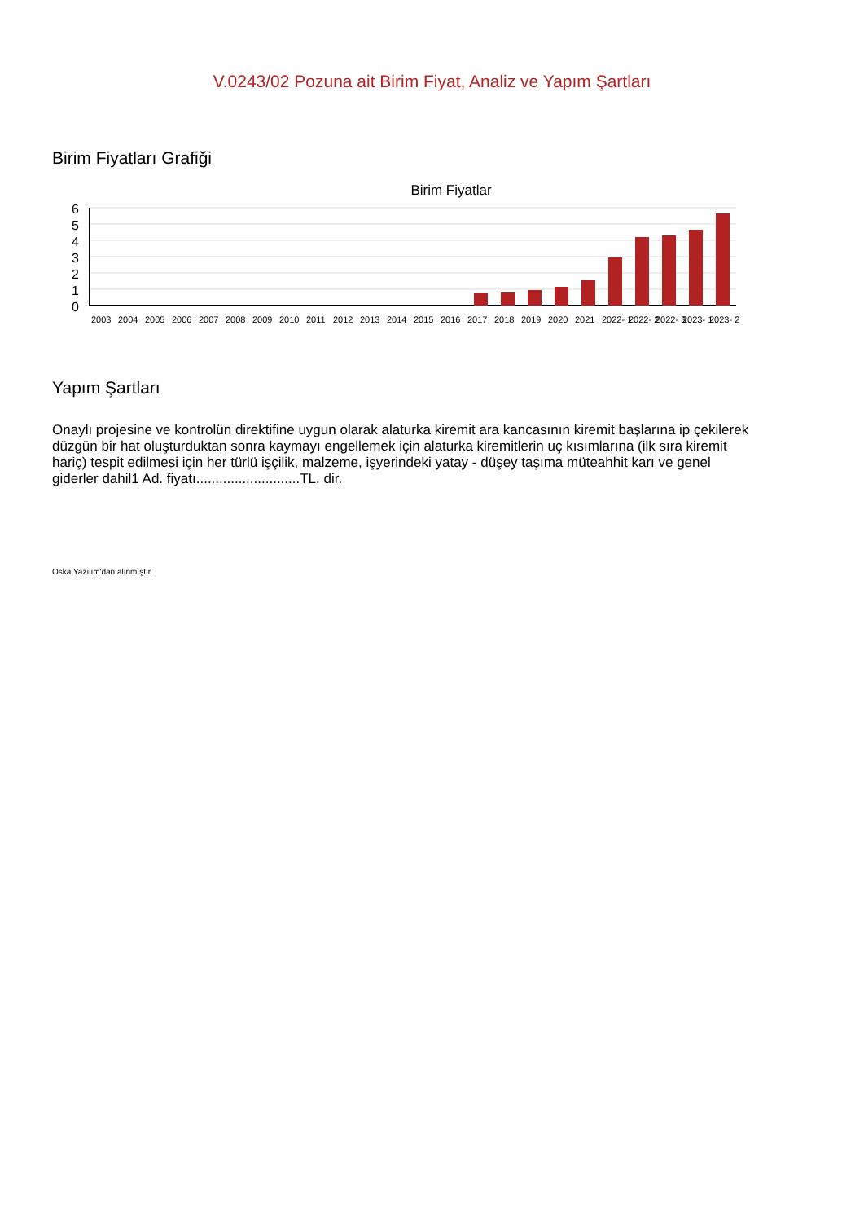V.0243/02 Pozuna ait Birim Fiyat, Analiz ve Yapım Şartları
Birim Fiyatları Grafiği
Birim Fiyatlar
6
5
4
3
2
1
0
2003
2004
2005
2006
2007
2008
2009
2010
2011
2012
2013
2014
2015
2016
2017
2018
2019
2020
2021
2022- 1
2022- 2
2022- 3
2023- 1
2023- 2
Yapım Şartları
Onaylı projesine ve kontrolün direktifine uygun olarak alaturka kiremit ara kancasının kiremit başlarına ip çekilerek düzgün bir hat oluşturduktan sonra kaymayı engellemek için alaturka kiremitlerin uç kısımlarına (ilk sıra kiremit hariç) tespit edilmesi için her türlü işçilik, malzeme, işyerindeki yatay - düşey taşıma müteahhit karı ve genel giderler dahil1 Ad. fiyatı...........................TL. dir.
Oska Yazılım'dan alınmıştır.